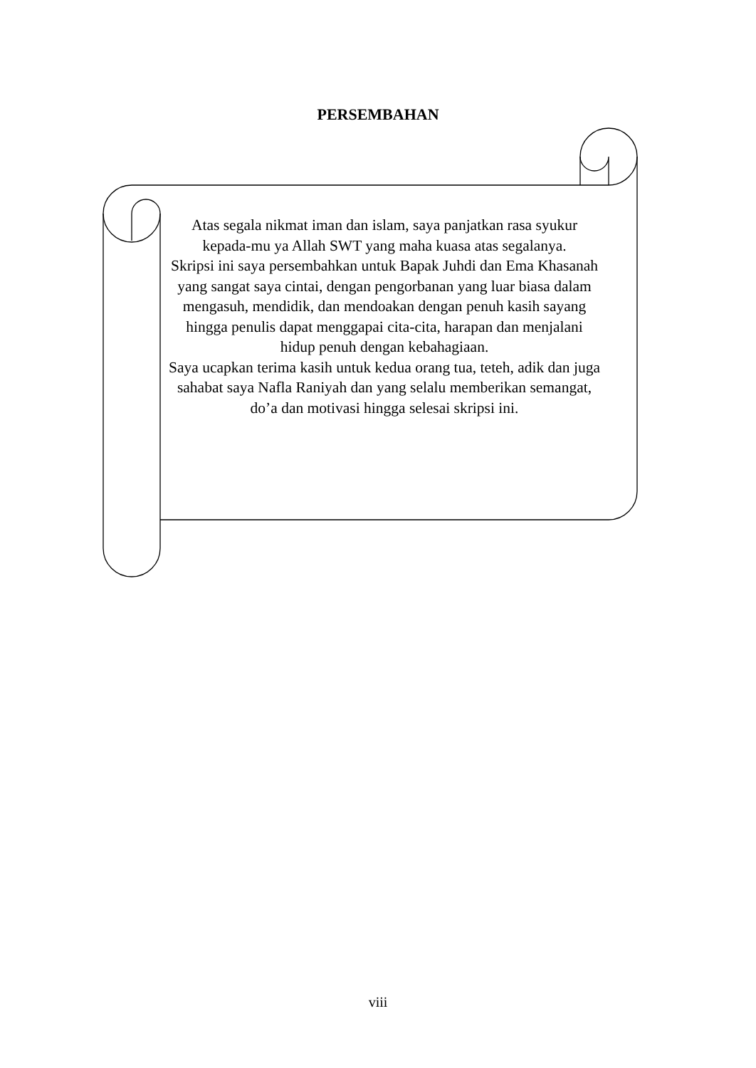PERSEMBAHAN
Atas segala nikmat iman dan islam, saya panjatkan rasa syukur kepada-mu ya Allah SWT yang maha kuasa atas segalanya.
Skripsi ini saya persembahkan untuk Bapak Juhdi dan Ema Khasanah yang sangat saya cintai, dengan pengorbanan yang luar biasa dalam mengasuh, mendidik, dan mendoakan dengan penuh kasih sayang hingga penulis dapat menggapai cita-cita, harapan dan menjalani hidup penuh dengan kebahagiaan.
Saya ucapkan terima kasih untuk kedua orang tua, teteh, adik dan juga sahabat saya Nafla Raniyah dan yang selalu memberikan semangat, do’a dan motivasi hingga selesai skripsi ini.
viii